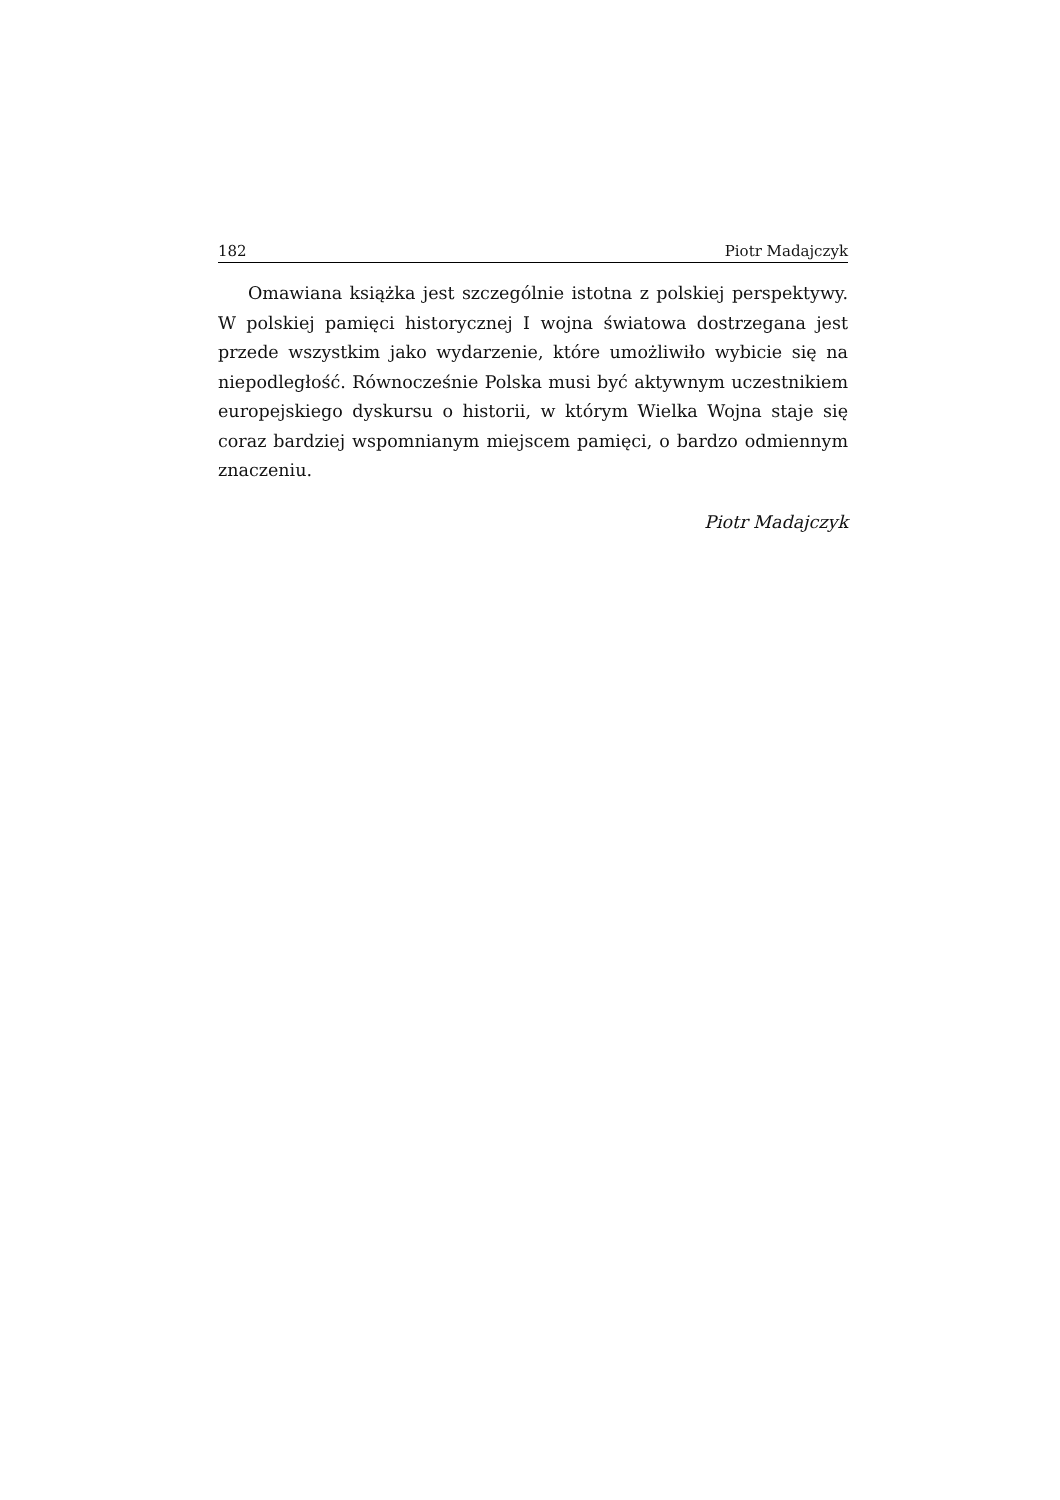182 Piotr Madajczyk
Omawiana książka jest szczególnie istotna z polskiej perspektywy. W polskiej pamięci historycznej I wojna światowa dostrzegana jest przede wszystkim jako wydarzenie, które umożliwiło wybicie się na niepodległość. Równocześnie Polska musi być aktywnym uczestnikiem europejskiego dyskursu o historii, w którym Wielka Wojna staje się coraz bardziej wspomnianym miejscem pamięci, o bardzo odmiennym znaczeniu.
Piotr Madajczyk